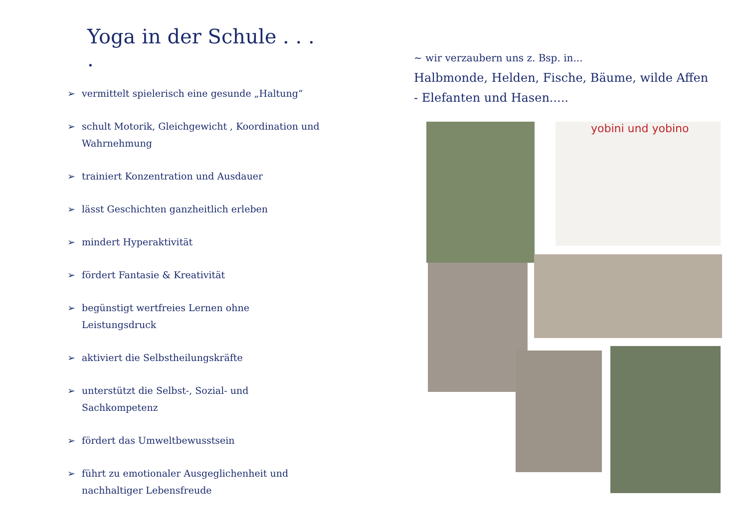Yoga in der Schule . . . .
➢ vermittelt spielerisch eine gesunde „Haltung“
➢ schult Motorik, Gleichgewicht , Koordination und Wahrnehmung
➢ trainiert Konzentration und Ausdauer
➢ lässt Geschichten ganzheitlich erleben
➢ mindert Hyperaktivität
➢ fördert Fantasie & Kreativität
➢ begünstigt wertfreies Lernen ohne Leistungsdruck
➢ aktiviert die Selbstheilungskräfte
➢ unterstützt die Selbst-, Sozial- und Sachkompetenz
➢ fördert das Umweltbewusstsein
➢ führt zu emotionaler Ausgeglichenheit und nachhaltiger Lebensfreude
~ wir verzaubern uns z. Bsp. in...
Halbmonde, Helden, Fische, Bäume, wilde Affen - Elefanten und Hasen.....
yobini und yobino